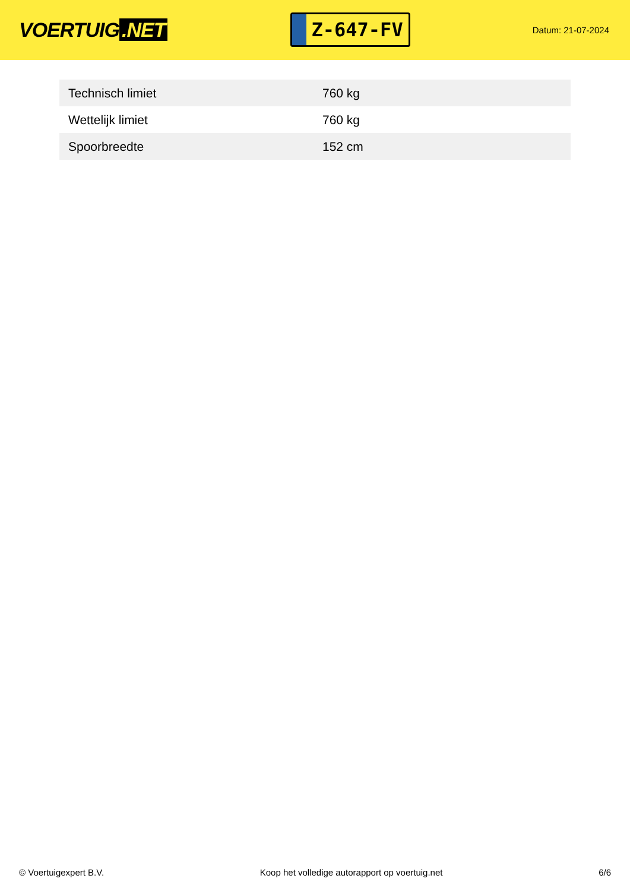VOERTUIG.NET
Z-647-FV
Datum: 21-07-2024
| Technisch limiet | 760 kg |
| Wettelijk limiet | 760 kg |
| Spoorbreedte | 152 cm |
© Voertuigexpert B.V. Koop het volledige autorapport op voertuig.net 6/6